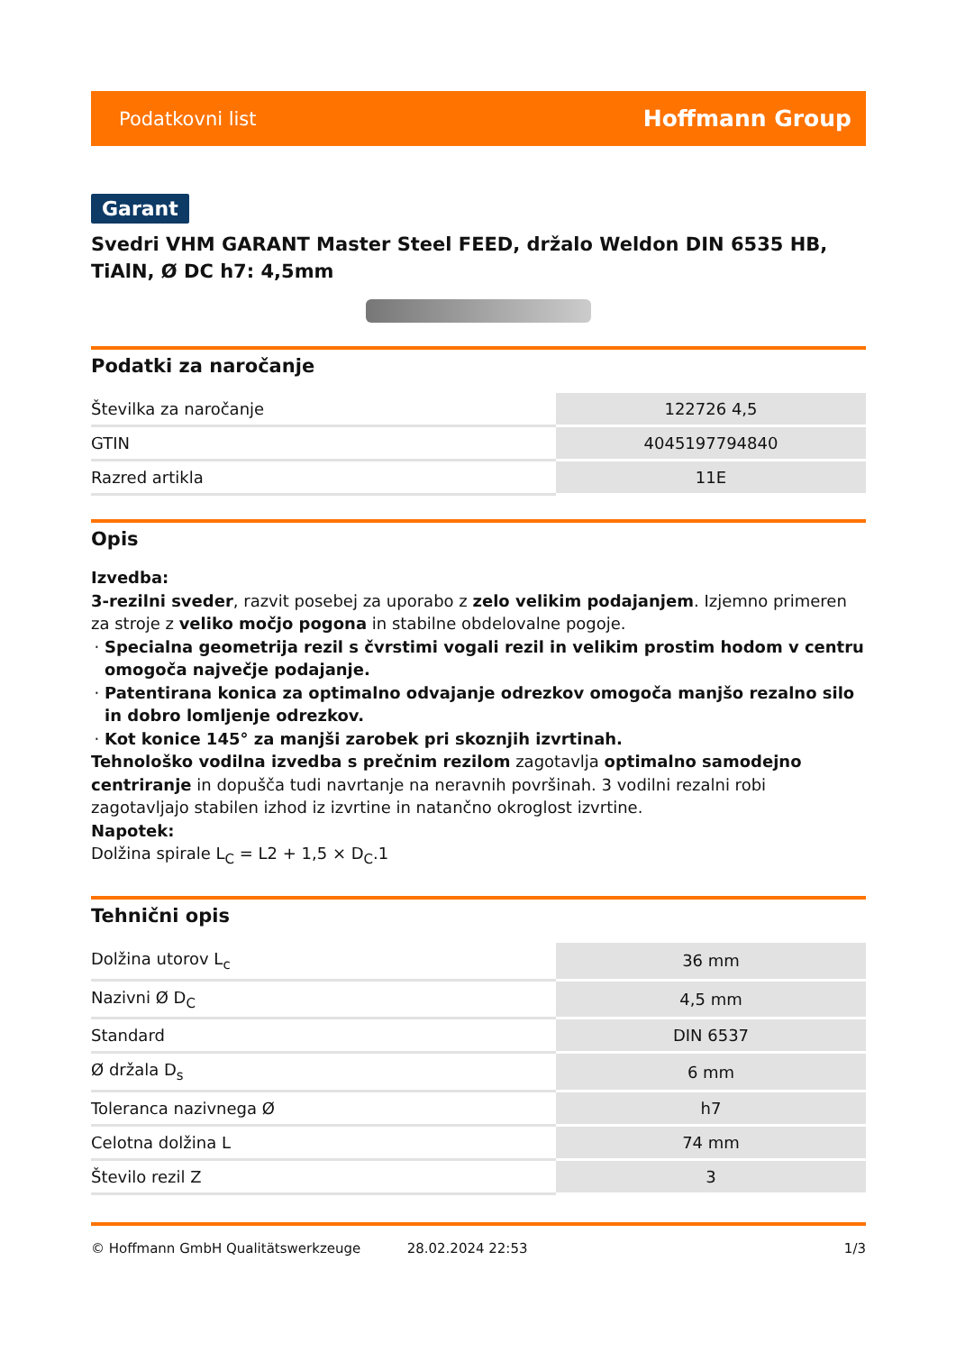Podatkovni list Hoffmann Group
Garant
Svedri VHM GARANT Master Steel FEED, držalo Weldon DIN 6535 HB, TiAlN, Ø DC h7: 4,5mm
Podatki za naročanje
| Številka za naročanje | 122726 4,5 |
| GTIN | 4045197794840 |
| Razred artikla | 11E |
Opis
Izvedba:
3-rezilni sveder, razvit posebej za uporabo z zelo velikim podajanjem. Izjemno primeren za stroje z veliko močjo pogona in stabilne obdelovalne pogoje.
Specialna geometrija rezil s čvrstimi vogali rezil in velikim prostim hodom v centru omogoča največje podajanje.
Patentirana konica za optimalno odvajanje odrezkov omogoča manjšo rezalno silo in dobro lomljenje odrezkov.
Kot konice 145° za manjši zarobek pri skoznjih izvrtinah.
Tehnološko vodilna izvedba s prečnim rezilom zagotavlja optimalno samodejno centriranje in dopušča tudi navrtanje na neravnih površinah. 3 vodilni rezalni robi zagotavljajo stabilen izhod iz izvrtine in natančno okroglost izvrtine.
Napotek:
Dolžina spirale L<sub>C</sub> = L2 + 1,5 × D<sub>C</sub>.1
Tehnični opis
| Dolžina utorov L<sub>c</sub> | 36 mm |
| Nazivni Ø D<sub>C</sub> | 4,5 mm |
| Standard | DIN 6537 |
| Ø držala D<sub>s</sub> | 6 mm |
| Toleranca nazivnega Ø | h7 |
| Celotna dolžina L | 74 mm |
| Število rezil Z | 3 |
© Hoffmann GmbH Qualitätswerkzeuge 28.02.2024 22:53 1/3